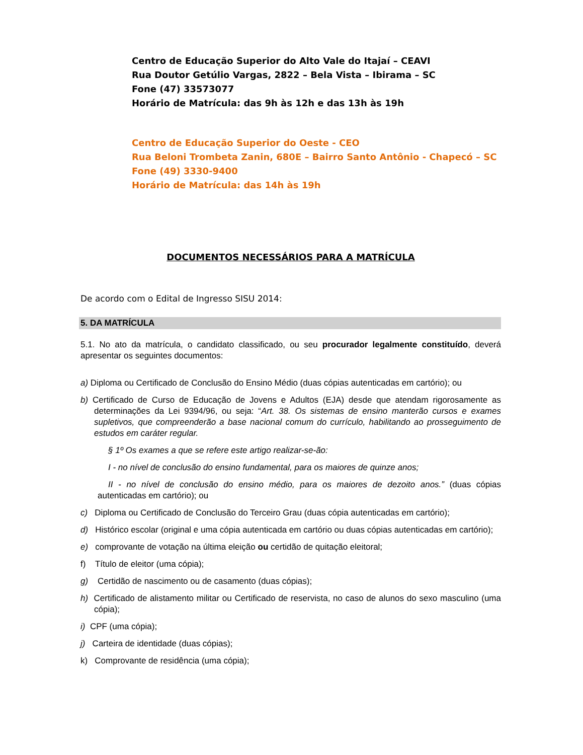Centro de Educação Superior do Alto Vale do Itajaí – CEAVI
Rua Doutor Getúlio Vargas, 2822 – Bela Vista – Ibirama – SC
Fone (47) 33573077
Horário de Matrícula: das 9h às 12h e das 13h às 19h
Centro de Educação Superior do Oeste - CEO
Rua Beloni Trombeta Zanin, 680E – Bairro Santo Antônio - Chapecó – SC
Fone (49) 3330-9400
Horário de Matrícula: das 14h às 19h
DOCUMENTOS NECESSÁRIOS PARA A MATRÍCULA
De acordo com o Edital de Ingresso SISU 2014:
5. DA MATRÍCULA
5.1. No ato da matrícula, o candidato classificado, ou seu procurador legalmente constituído, deverá apresentar os seguintes documentos:
a) Diploma ou Certificado de Conclusão do Ensino Médio (duas cópias autenticadas em cartório); ou
b) Certificado de Curso de Educação de Jovens e Adultos (EJA) desde que atendam rigorosamente as determinações da Lei 9394/96, ou seja: “Art. 38. Os sistemas de ensino manterão cursos e exames supletivos, que compreenderão a base nacional comum do currículo, habilitando ao prosseguimento de estudos em caráter regular.
§ 1º Os exames a que se refere este artigo realizar-se-ão:
I - no nível de conclusão do ensino fundamental, para os maiores de quinze anos;
II - no nível de conclusão do ensino médio, para os maiores de dezoito anos.” (duas cópias autenticadas em cartório); ou
c) Diploma ou Certificado de Conclusão do Terceiro Grau (duas cópia autenticadas em cartório);
d) Histórico escolar (original e uma cópia autenticada em cartório ou duas cópias autenticadas em cartório);
e) comprovante de votação na última eleição ou certidão de quitação eleitoral;
f) Título de eleitor (uma cópia);
g) Certidão de nascimento ou de casamento (duas cópias);
h) Certificado de alistamento militar ou Certificado de reservista, no caso de alunos do sexo masculino (uma cópia);
i) CPF (uma cópia);
j) Carteira de identidade (duas cópias);
k) Comprovante de residência (uma cópia);